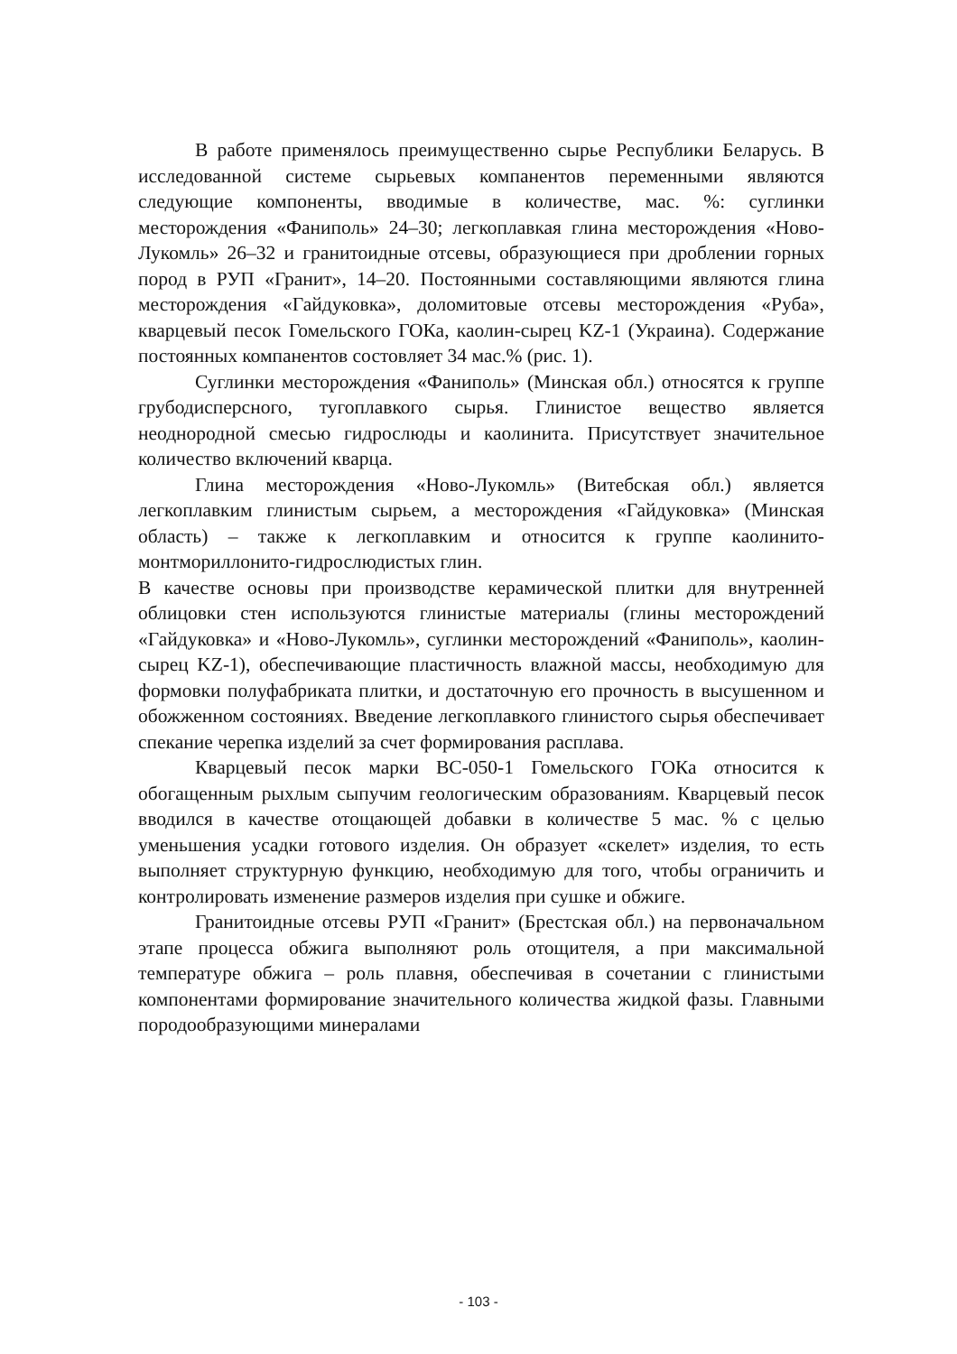В работе применялось преимущественно сырье Республики Беларусь. В исследованной системе сырьевых компанентов переменными являются следующие компоненты, вводимые в количестве, мас. %: суглинки месторождения «Фаниполь» 24–30; легкоплавкая глина месторождения «Ново-Лукомль» 26–32 и гранитоидные отсевы, образующиеся при дроблении горных пород в РУП «Гранит», 14–20. Постоянными составляющими являются глина месторождения «Гайдуковка», доломитовые отсевы месторождения «Руба», кварцевый песок Гомельского ГОКа, каолин-сырец KZ-1 (Украина). Содержание постоянных компанентов состовляет 34 мас.% (рис. 1).
Суглинки месторождения «Фаниполь» (Минская обл.) относятся к группе грубодисперсного, тугоплавкого сырья. Глинистое вещество является неоднородной смесью гидрослюды и каолинита. Присутствует значительное количество включений кварца.
Глина месторождения «Ново-Лукомль» (Витебская обл.) является легкоплавким глинистым сырьем, а месторождения «Гайдуковка» (Минская область) – также к легкоплавким и относится к группе каолинито-монтмориллонито-гидрослюдистых глин.
В качестве основы при производстве керамической плитки для внутренней облицовки стен используются глинистые материалы (глины месторождений «Гайдуковка» и «Ново-Лукомль», суглинки месторождений «Фаниполь», каолин-сырец KZ-1), обеспечивающие пластичность влажной массы, необходимую для формовки полуфабриката плитки, и достаточную его прочность в высушенном и обожженном состояниях. Введение легкоплавкого глинистого сырья обеспечивает спекание черепка изделий за счет формирования расплава.
Кварцевый песок марки ВС-050-1 Гомельского ГОКа относится к обогащенным рыхлым сыпучим геологическим образованиям. Кварцевый песок вводился в качестве отощающей добавки в количестве 5 мас. % с целью уменьшения усадки готового изделия. Он образует «скелет» изделия, то есть выполняет структурную функцию, необходимую для того, чтобы ограничить и контролировать изменение размеров изделия при сушке и обжиге.
Гранитоидные отсевы РУП «Гранит» (Брестская обл.) на первоначальном этапе процесса обжига выполняют роль отощителя, а при максимальной температуре обжига – роль плавня, обеспечивая в сочетании с глинистыми компонентами формирование значительного количества жидкой фазы. Главными породообразующими минералами
- 103 -